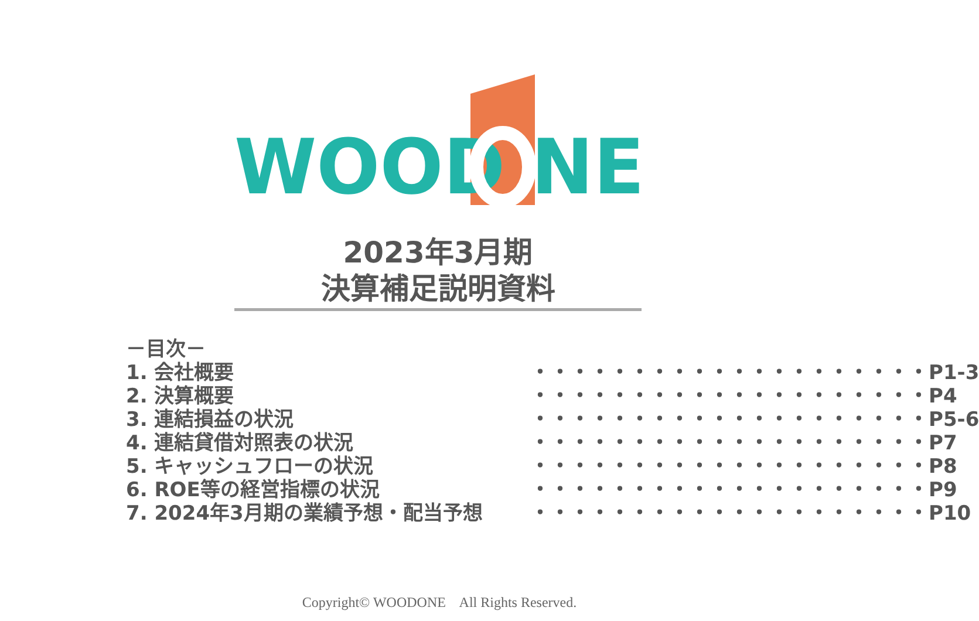WOOD NE
2023年3月期
決算補足説明資料
－目次－
1. 会社概要 ・・・・・・・・・・・・・・・・・・・・P1-3
2. 決算概要 ・・・・・・・・・・・・・・・・・・・・P4
3. 連結損益の状況 ・・・・・・・・・・・・・・・・・・・・P5-6
4. 連結貸借対照表の状況 ・・・・・・・・・・・・・・・・・・・・P7
5. キャッシュフローの状況 ・・・・・・・・・・・・・・・・・・・・P8
6. ROE等の経営指標の状況 ・・・・・・・・・・・・・・・・・・・・P9
7. 2024年3月期の業績予想・配当予想 ・・・・・・・・・・・・・・・・・・・・P10
Copyright© WOODONE All Rights Reserved.